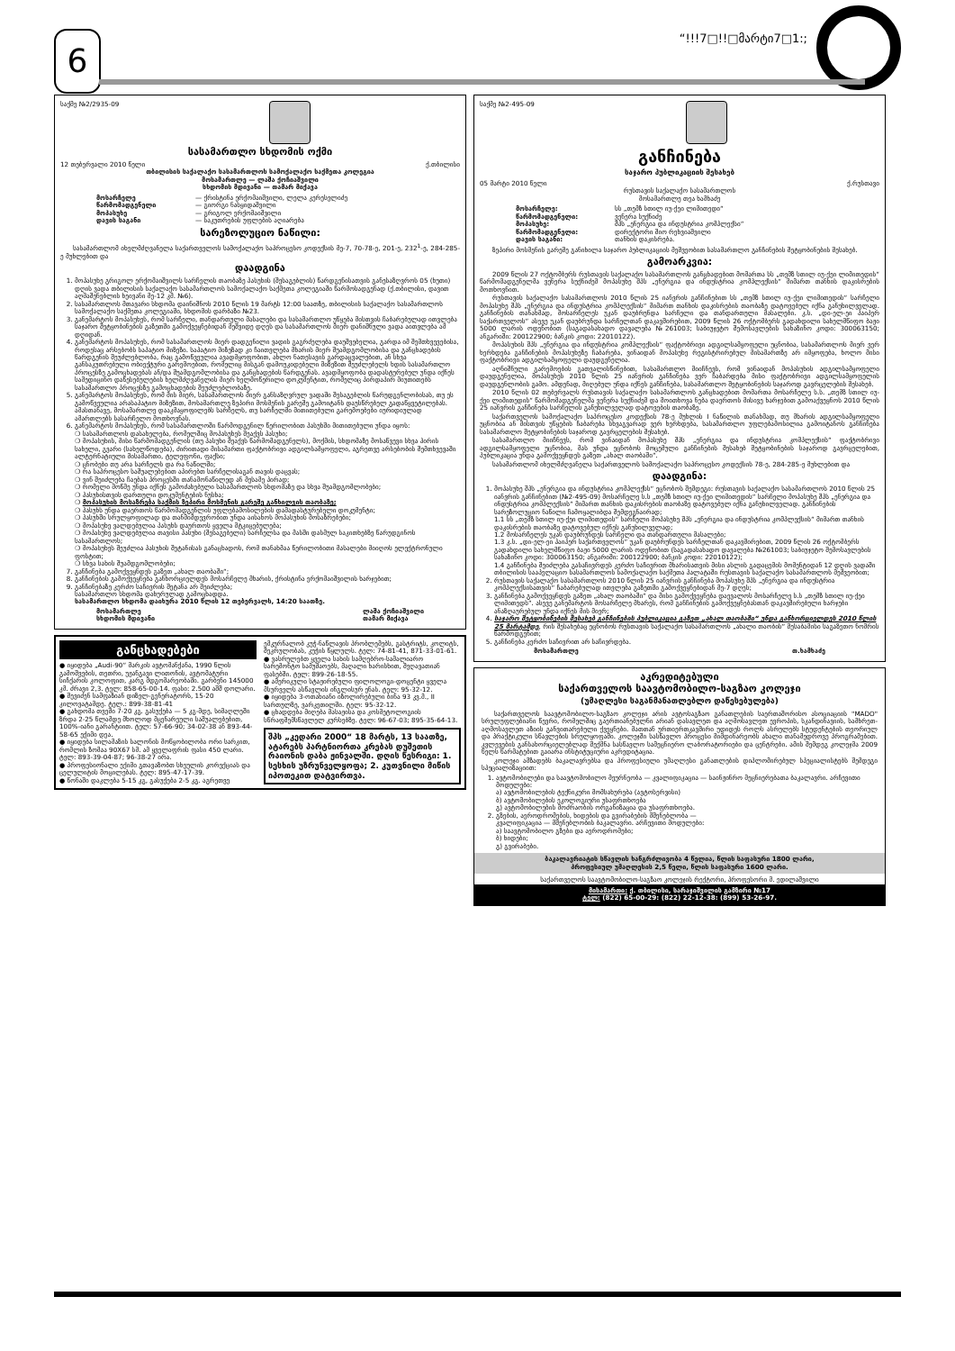6
“!!!7□!!□მარტი7□1:;
საქმე №2/2935-09
სასამართლო სხდომის ოქმი
12 თებერვალი 2010 წელი ქ.თბილისი
თბილისის საქალაქო სასამართლოს სამოქალაქო საქმეთა კოლეგია
მოსამართლე — ლაშა ქოჩიაშვილი
სხდომის მდივანი — თამარ მიქავა
მოსარჩელე — ქრისტინა ერქომაიშვილი, ლელა კერესელიძე წარმომადგენელი — გიორგი ნასყიდაშვილი მოპასუხე — გრიგოლ ერქომაიშვილი დავის საგანი — საკუთრების უფლების აღიარება
სარეზოლუციო ნაწილი:
სასამართლომ იხელმძღვანელა საქართველოს სამოქალაქო საპროცესო კოდექსის მე-7, 70-78-ე, 201-ე, 232<sup>1</sup>-ე, 284-285-ე მუხლებით და
დაადგინა
1. მოპასუხე გრიგოლ ერქომაიშვილს სარჩელის თაობაზე პასუხის (შესაგებლის) წარდგენისათვის განესაზღვროს 05 (ხუთი) დღის ვადა თბილისის საქალაქო სასამართლოს სამოქალაქო საქმეთა კოლეგიაში წარმოსადგენად (ქ.თბილისი, დავით აღმაშენებლის ხეივანი მე-12 კმ. №6).
2. სასამართლოს მთავარი სხდომა დაინიშნოს 2010 წლის 19 მარტს 12:00 საათზე, თბილისის საქალაქო სასამართლოს სამოქალაქო საქმეთა კოლეგიაში, სხდომის დარბაზი №23.
3. განემარტოს მოპასუხეს, რომ სარჩელი, თანდართული მასალები და სასამართლო უწყება მისთვის ჩაბარებულად ითვლება საჯარო შეტყობინების გაზეთში გამოქვეყნებიდან მეშვიდე დღეს და სასამართლოს მიერ დანიშნული ვადა აითვლება ამ დღიდან.
4. განემარტოს მოპასუხეს, რომ სასამართლოს მიერ დადგენილი ვადის გაგრძელება დაუშვებელია, გარდა იმ შემთხვევებისა, როდესაც არსებობს საპატიო მიზეზი. საპატიო მიზეზად კი ჩაითვლება მხარის მიერ შუამდგომლობისა და განცხადების წარდგენის შეუძლებლობა, რაც გამოწვეულია ავადმყოფობით, ახლო ნათესავის გარდაცვალებით, ან სხვა განსაკუთრებული ობიექტური გარემოებით, რომელიც მისგან დამოუკიდებელი მიზეზით შეუძლებელს ხდის სასამართლო პროცესზე გამოცხადებას ან/და შუამდგომლობისა და განცხადების წარდგენას. ავადმყოფობა დადასტურებულ უნდა იქნეს სამედიცინო დაწესებულების ხელმძღვანელის მიერ ხელმოწერილი დოკუმენტით, რომელიც პირდაპირ მიუთითებს სასამართლო პროცესზე გამოცხადების შეუძლებლობაზე.
5. განემარტოს მოპასუხეს, რომ მის მიერ, სასამართლოს მიერ განსაზღვრულ ვადაში შესაგებლის წარუდგენლობისას, თუ ეს გამოწვეულია არასაპატიო მიზეზით, მოსამართლე ზეპირი მოსმენის გარეშე გამოიტანს დაუსწრებელ გადაწყვეტილებას. ამასთანავე, მოსამართლე დააკმაყოფილებს სარჩელს, თუ სარჩელში მითითებული გარემოებები იურიდიულად ამართლებს სასარჩელო მოთხოვნას.
6. განემარტოს მოპასუხეს, რომ სასამართლოში წარმოდგენილ წერილობით პასუხში მითითებული უნდა იყოს:
❍ სასამართლოს დასახელება, რომელშიც მოპასუხეს შეაქვს პასუხი;
❍ მოპასუხის, მისი წარმომადგენლის (თუ პასუხი შეაქვს წარმომადგენელს), მოქმის, სხდომაზე მოსაწვევი სხვა პირის სახელი, გვარი (სახელწოდება), ძირითადი მისამართი ფაქტობრივი ადგილსამყოფელი, აგრეთვე არსებობის შემთხვევაში ალტერნატიული მისამართი, ტელეფონი, ფაქსი;
❍ ცნობები თუ არა სარჩელს და რა ნაწილში;
❍ რა საპროცესო საშუალებებით აპირებთ სარჩელისაგან თავის დაცვას;
❍ ვინ შეიძლება ჩაებას პროცესში თანამონაწილედ ან მესამე პირად;
❍ რომელი მოწმე უნდა იქნეს გამოძახებული სასამართლოს სხდომაზე და სხვა შუამდგომლობები;
❍ პასუხისთვის დართული დოკუმენტების ნუსხა;
❍ მოპასუხის მოსაზრება საქმის ზეპირი მოსმენის გარეშე განხილვის თაობაზე;
❍ პასუხს უნდა დაერთოს წარმომადგენლის უფლებამოსილების დამადასტურებელი დოკუმენტი;
❍ პასუხში სრულყოფილად და თანმიმდევრობით უნდა აისახოს მოპასუხის მოსაზრებები;
❍ მოპასუხე ვალდებულია პასუხს დაურთოს ყველა მტკიცებულება;
❍ მოპასუხე ვალდებულია თავისი პასუხი (შესაგებელი) სარჩელსა და მასში დასმულ საკითხებზე წარუდგინოს სასამართლოს;
❍ მოპასუხეს შეუძლია პასუხის შეტანისას განაცხადოს, რომ თანახმაა წერილობითი მასალები მიიღოს ელექტრონული ფოსტით;
❍ სხვა სახის შუამდგომლობები;
7. განჩინება გამოქვეყნდეს გაზეთ „ახალ თაობაში“;
8. განჩინების გამოქვეყნება განხორციელდეს მოსარჩელე მხარის, ქრისტინა ერქომაიშვილის ხარჯებით;
9. განჩინებაზე კერძო საჩივრის შეტანა არ შეიძლება;
სასამართლო სხდომა დახურულად გამოცხადდა.
სასამართლო სხდომა დაიხურა 2010 წლის 12 თებერვალს, 14:20 საათზე.
მოსამართლე
სხდომის მდივანი ლაშა ქოჩიაშვილი
თამარ მიქავა
განცხადებები
● იყიდება „Audi-90“ მარკის ავტომანქანა, 1990 წლის გამოშვების, თეთრი, უჟანგავი ლითონის, ავტომატური სიჩქარის კოლოფით, კარგ მდგომარეობაში. გარბენი 145000 კმ. ძრავი 2,3. ტელ: 858-65-00-14. ფასი: 2.500 აშშ დოლარი.
● შევიძენ სამფაზიან დიზელ-გენერატორს, 15-20 კილოვატამდე. ტელ.: 899-38-81-41
● გახდომა თვეში 7-20 კგ. გასუქება — 5 კგ-მდე, სიმაღლეში ზრდა 2-25 წლამდე მხოლოდ მცენარეული საშუალებებით, 100%-იანი გარანტიით. ტელ: 57-66-90; 34-02-38 ან 893-44-58-65 ექიმი დეა.
● იყიდება სილამაზის სალონის მოწყობილობა ორი სარკით, რომლის ზომაა 90X67 სმ. ამ ყველაფრის ფასი 450 ლარი. ტელ: 893-39-04-87; 96-38-27 ირა.
● პროფესიონალი ექიმი გთავაზობთ სხეულის კორექციას და ცელულიტის მოცილებას. ტელ: 895-47-17-39.
● წონაში დაკლება 5-15 კგ, გასუქება 2-5 კგ. აგრეთვე ემკურნალობ კუჭ-ნაწლავის პრობლემებს, გასტრიტს, კოლიტს, შეკრულობას, კუჭის წყლულს. ტელ: 74-81-41, 871-33-01-61.
● ვასრულებთ ყველა სახის სამღებრო-სამალიარო სარემონტო სამუშაოებს, მაღალი ხარისხით, შეღავათიან ფასებში. ტელ: 899-26-18-55.
● ამერიკული სტაჟირებული ფილოლოგი-დოცენტი ყველა მსურველს ასწავლის ინგლისურ ენას. ტელ: 95-32-12.
● იყიდება 3-ოთახიანი იზოლირებული ბინა 93 კვ.მ., II სართულზე, ვარკეთილში. ტელ: 95-32-12.
● ცხადდება მიღება მასაჟისა და კოსმეტოლოგიის სწრაფშემსწავლელ კურსებზე. ტელ: 96-67-03; 895-35-64-13.
შპს „კედარი 2000“ 18 მარტს, 13 საათზე, ატარებს პარტნიორთა კრებას დუშეთის რაიონის დაბა ჟინვალში. დღის წესრიგი: 1. სესხის უზრუნველყოფა; 2. კუთვნილი მიწის იპოთეკით დატვირთვა.
საქმე №2-495-09
განჩინება
საჯარო პუბლიკაციის შესახებ
05 მარტი 2010 წელი ქ.რუსთავი
რუსთავის საქალაქო სასამართლოს
მოსამართლე თეა ხამხაძე
მოსარჩელე: სს „თემზ სთილ იუ-ქეი ლიმითედი“წარმომადგენელი: ვენერა სუქნიძე მოპასუხე: შპს „ენერგია და ინდუსტრია კომპლექსი“წარმომადგენელი: დირექტორი შიო რეხვიაშვილი დავის საგანი: თანხის დაკისრება.
ზეპირი მოსმენის გარეშე განიხილა საჯარო პუბლიკაციის მეშვეობით სასამართლო განჩინების შეტყობინების შესახებ.
გამოარკვია:
2009 წლის 27 ოქტომბერს რუსთავის საქალაქო სასამართლოს განცხადებით მომართა სს „თემზ სთილ იუ-ქეი ლიმითედის“ წარმომადგენელმა ვენერა სუქნიძემ მოპასუხე შპს „ენერგია და ინდუსტრია კომპლექსის“ მიმართ თანხის დაკისრების მოთხოვნით.
რუსთავის საქალაქო სასამართლოს 2010 წლის 25 იანვრის განჩინებით სს „თემზ სთილ იუ-ქეი ლიმითედის“ სარჩელი მოპასუხე შპს „ენერგია და ინდუსტრია კომპლექსის“ მიმართ თანხის დაკისრების თაობაზე დატოვებულ იქნა განუხილველად. განჩინების თანახმად, მოსარჩელეს უკან დაუბრუნდა სარჩელი და თანდართული მასალები. კ.ს. „დი-ელ-ეი პაიპერ საქართველოს“ ასევე უკან დაუბრუნდა სარჩელთან დაკავშირებით, 2009 წლის 26 ოქტომბერს გადახდილი სახელმწიფო ბაჟი 5000 ლარის ოდენობით (საგადასახადო დავალება №261003; საბიუჯეტო შემოსავლების სახაზინო კოდი: 300063150; ანგარიში: 200122900; ბანკის კოდი: 22010122).
მოპასუხის შპს „ენერგია და ინდუსტრია კომპლექსის“ ფაქტობრივი ადგილსამყოფელი უცნობია, სასამართლოს მიერ ვერ ხერხდება განჩინების მოპასუხეზე ჩაბარება, ვინაიდან მოპასუხე რეგისტრირებულ მისამართზე არ იმყოფება, ხოლო მისი ფაქტობრივი ადგილსამყოფელი დაუდგენელია.
აღნიშნული გარემოების გათვალისწინებით, სასამართლო მიიჩნევს, რომ ვინაიდან მოპასუხის ადგილსამყოფელი დაუდგენელია, მოპასუხეს 2010 წლის 25 იანვრის განჩინება ვერ ჩაბარდება მისი ფაქტობრივი ადგილსამყოფელის დაუდგენლობის გამო. ამდენად, მიღებულ უნდა იქნეს განჩინება, სასამართლო შეტყობინების საჯაროდ გავრცელების შესახებ.
2010 წლის 02 თებერვალს რუსთავის საქალაქო სასამართლოს განცხადებით მომართა მოსარჩელე ს.ს. „თემზ სთილ იუ-ქეი ლიმითედის“ წარმომადგენელმა ვენერა სუქნიძემ და მოითხოვა ნება დაერთოს მისივე ხარჯებით გამოაქვეყნოს 2010 წლის 25 იანვრის განჩინება სარჩელის განუხილველად დატოვების თაობაზე.
საქართველოს სამოქალაქო საპროცესო კოდექსის 78-ე მუხლის I ნაწილის თანახმად, თუ მხარის ადგილსამყოფელი უცნობია ან მისთვის უწყების ჩაბარება სხვაგვარად ვერ ხერხდება, სასამართლო უფლებამოსილია გამოიტანოს განჩინება სასამართლო შეტყობინების საჯაროდ გავრცელების შესახებ.
სასამართლო მიიჩნევს, რომ ვინაიდან მოპასუხე შპს „ენერგია და ინდუსტრია კომპლექსის“ ფაქტობრივი ადგილსამყოფელი უცნობია, მას უნდა ეცნობოს მოცემული განჩინების შესახებ შეტყობინების საჯაროდ გავრცელებით, პუბლიკაცია უნდა გამოქვეყნდეს გაზეთ „ახალ თაობაში“.
სასამართლომ იხელმძღვანელა საქართველოს სამოქალაქო საპროცესო კოდექსის 78-ე, 284-285-ე მუხლებით და
დაადგინა:
1. მოპასუხე შპს „ენერგია და ინდუსტრია კომპლექსს“ ეცნობოს შემდეგი: რუსთავის საქალაქო სასამართლოს 2010 წლის 25 იანვრის განჩინებით (№2-495-09) მოსარჩელე ს.ს „თემზ სთილ იუ-ქეი ლიმითედის“ სარჩელი მოპასუხე შპს „ენერგია და ინდუსტრია კომპლექსის“ მიმართ თანხის დაკისრების თაობაზე დატოვებულ იქნა განუხილველად. განჩინების სარეზოლუციო ნაწილი ჩამოყალიბდა შემდეგნაირად;
1.1 სს „თემზ სთილ იუ-ქეი ლიმითედის“ სარჩელი მოპასუხე შპს „ენერგია და ინდუსტრია კომპლექსის“ მიმართ თანხის დაკისრების თაობაზე დატოვებულ იქნეს განუხილველად;
1.2 მოსარჩელეს უკან დაუბრუნდეს სარჩელი და თანდართული მასალები;
1.3 კ.ს. „დი-ელ-ეი პაიპერ საქართველოს“ უკან დაუბრუნდეს სარჩელთან დაკავშირებით, 2009 წლის 26 ოქტომბერს გადახდილი სახელმწიფო ბაჟი 5000 ლარის ოდენობით (საგადასახადო დავალება №261003; საბიუჯეტო შემოსავლების სახაზინო კოდი: 300063150; ანგარიში: 200122900; ბანკის კოდი: 22010122);
1.4 განჩინება შეიძლება გასაჩივრდეს კერძო საჩივრით მხარისათვის მისი ასლის გადაცემის მომენტიდან 12 დღის ვადაში თბილისის სააპელაციო სასამართლოს სამოქალაქო საქმეთა პალატაში რუსთავის საქალაქო სასამართლოს მეშვეობით;
2. რუსთავის საქალაქო სასამართლოს 2010 წლის 25 იანვრის განჩინება მოპასუხე შპს „ენერგია და ინდუსტრია კომპლექსისათვის“ ჩაბარებულად ითვლება გაზეთში გამოქვეყნებიდან მე-7 დღეს;
3. განჩინება გამოქვეყნდეს გაზეთ „ახალ თაობაში“ და მისი გამოქვეყნება დაევალოს მოსარჩელე ს.ს „თემზ სთილ იუ-ქეი ლიმითედს“. ასევე განემარტოს მოსარჩელე მხარეს, რომ განჩინების გამოქვეყნებასთან დაკავშირებული ხარჯები ანაზღაურებულ უნდა იქნეს მის მიერ;
4. საჯარო შეტყობინების შესახებ განჩინების პუბლიკაცია გაზეთ „ახალ თაობაში“ უნდა განხორციელდეს 2010 წლის 25 მარტამდე, რის შესახებაც ეცნობოს რუსთავის საქალაქო სასამართლოს „ახალი თაობის“ შესაბამისი საგაზეთო ნომრის წარმოდგენით;
5. განჩინება კერძო საჩივრით არ საჩივრდება.
მოსამართლე თ.ხამხაძე
აკრედიტებული
საქართველოს საავტომობილო-საგზაო კოლეჯი
(უმაღლესი საგანმანათლებლო დაწესებულება)
საქართველოს საავტომობილო-საგზაო კოლეჯი არის ავტოსაგზაო განათლების საერთაშორისო ასოციაციის "MADO" სრულუფლებიანი წევრი, რომელშიც გაერთიანებულნი არიან დასავლეთ და აღმოსავლეთ ევროპის, სკანდინავიის, სამხრეთ-აღმოსავლეთ აზიის განვითარებული ქვეყნები. მათთან ურთიერთკავშირი უდიდეს როლს ასრულებს სტუდენტების თეორიულ და პრაქტიკული სწავლების სრულყოფაში. კოლეჯში სასწავლო პროცესი მიმდინარეობს ახალი თანამედროვე პროგრამებით. კვლევების განსახორციელებლად შექმნა სასწავლო სამეცნიერო ლაბორატორიები და ცენტრები. ამის შემდეგ კოლეჯმა 2009 წელს წარმატებით გაიარა ინსტიტუციური აკრედიტაცია.
კოლეჯი ამზადებს ბაკალავრებსა და პროფესიული უმაღლესი განათლების დიპლომირებულ სპეციალისტებს შემდეგი სპეციალიზაციით:
1. ავტომობილები და საავტომობილო მეურნეობა — კვალიფიკაცია — საინჟინრო მეცნიერებათა ბაკალავრი. არჩევითი მოდულები:
ა) ავტომობილების ტექნიკური მომსახურება (ავტოსერვისი)
ბ) ავტომობილების ეკოლოგიური უსაფრთხოება
გ) ავტომობილების მოძრაობის ორგანიზაცია და უსაფრთხოება.
2. გზების, აეროდრომების, ხიდების და გვირაბების მშენებლობა —
კვალიფიკაცია — მშენებლობის ბაკალავრი. არჩევითი მოდულები:
ა) საავტომობილო გზები და აეროდრომები;
ბ) ხიდები;
გ) გვირაბები.
ბაკალავრიატის სწავლის ხანგრძლივობა 4 წელია, წლის საფასური 1800 ლარი,
პროფესიულ უმაღლესის 2,5 წელი, წლის საფასური 1600 ლარი.
საქართველოს საავტომობილო-საგზაო კოლეჯის რექტორი, პროფესორი მ. ედილაშვილი
მისამართი: ქ. თბილისი, სარაჯიშვილის გამზირი №17
ტელ: (822) 65-00-29: (822) 22-12-38: (899) 53-26-97.